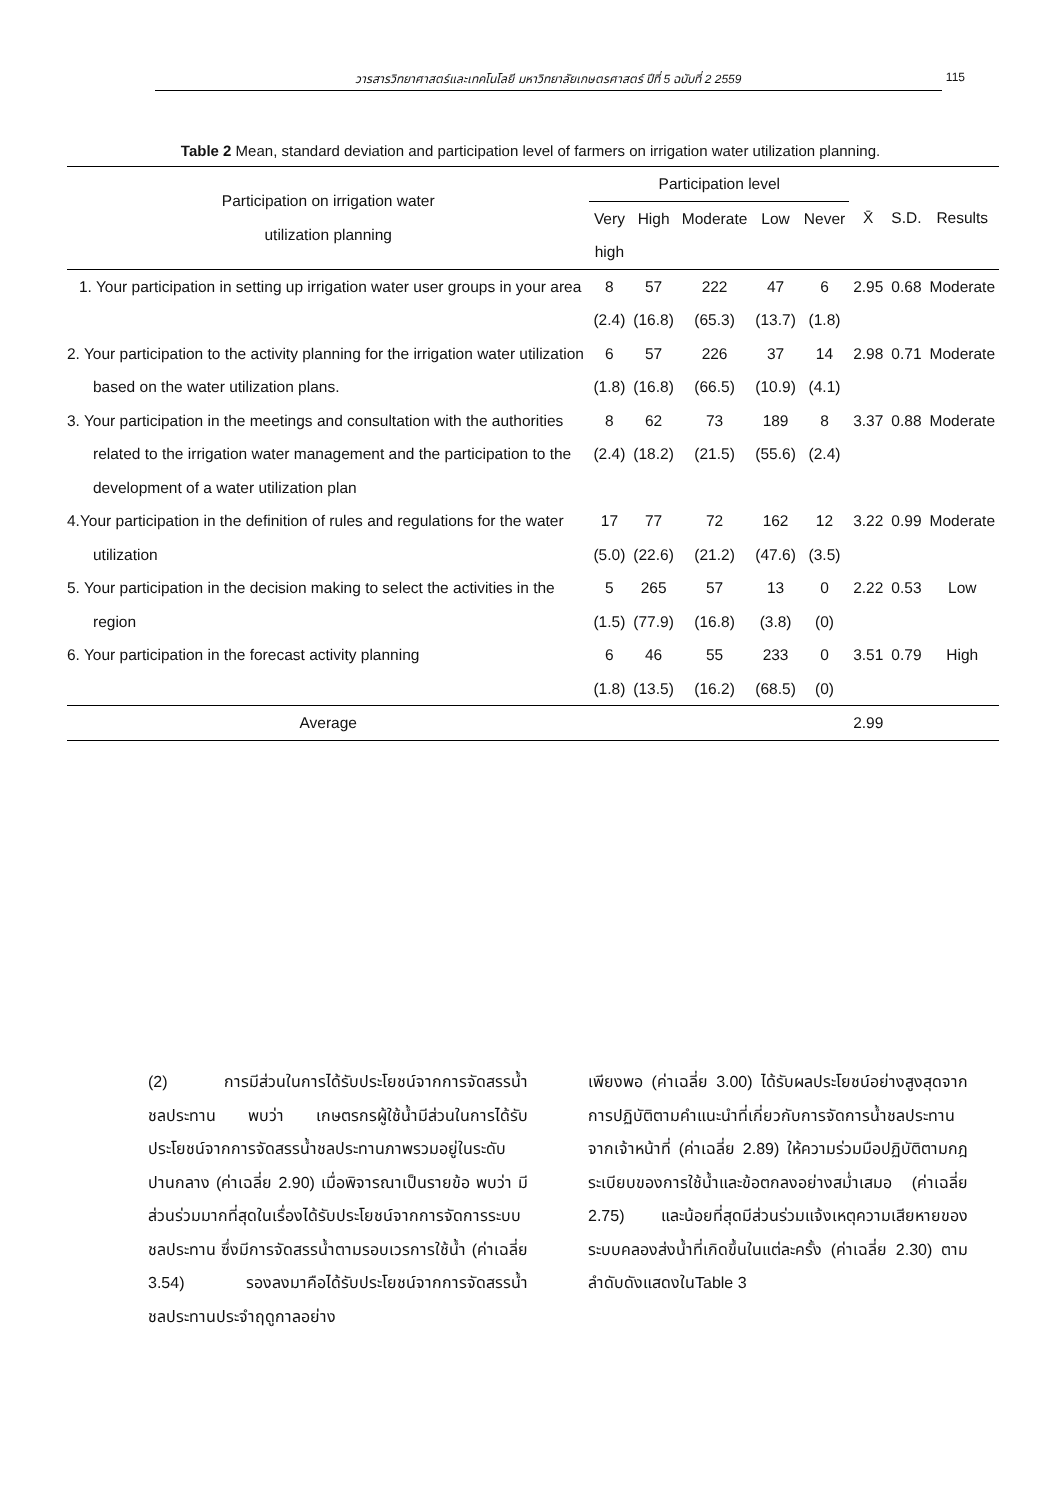วารสารวิทยาศาสตร์และเทคโนโลยี มหาวิทยาลัยเกษตรศาสตร์ ปีที่ 5 ฉบับที่ 2 2559 115
Table 2 Mean, standard deviation and participation level of farmers on irrigation water utilization planning.
| Participation on irrigation water utilization planning | Participation level | | | | | X̄ | S.D. | Results |
| --- | --- | --- | --- | --- | --- | --- | --- | --- |
| | Very high | High | Moderate | Low | Never | | | |
| 1. Your participation in setting up irrigation water user groups in your area | 8 (2.4) | 57 (16.8) | 222 (65.3) | 47 (13.7) | 6 (1.8) | 2.95 | 0.68 | Moderate |
| 2. Your participation to the activity planning for the irrigation water utilization based on the water utilization plans. | 6 (1.8) | 57 (16.8) | 226 (66.5) | 37 (10.9) | 14 (4.1) | 2.98 | 0.71 | Moderate |
| 3. Your participation in the meetings and consultation with the authorities related to the irrigation water management and the participation to the development of a water utilization plan | 8 (2.4) | 62 (18.2) | 73 (21.5) | 189 (55.6) | 8 (2.4) | 3.37 | 0.88 | Moderate |
| 4.Your participation in the definition of rules and regulations for the water utilization | 17 (5.0) | 77 (22.6) | 72 (21.2) | 162 (47.6) | 12 (3.5) | 3.22 | 0.99 | Moderate |
| 5. Your participation in the decision making to select the activities in the region | 5 (1.5) | 265 (77.9) | 57 (16.8) | 13 (3.8) | 0 (0) | 2.22 | 0.53 | Low |
| 6. Your participation in the forecast activity planning | 6 (1.8) | 46 (13.5) | 55 (16.2) | 233 (68.5) | 0 (0) | 3.51 | 0.79 | High |
| Average | | | | | | 2.99 | | |
(2) การมีส่วนในการได้รับประโยชน์จากการจัดสรรน้ำชลประทาน พบว่า เกษตรกรผู้ใช้น้ำมีส่วนในการได้รับประโยชน์จากการจัดสรรน้ำชลประทานภาพรวมอยู่ในระดับปานกลาง (ค่าเฉลี่ย 2.90) เมื่อพิจารณาเป็นรายข้อ พบว่า มีส่วนร่วมมากที่สุดในเรื่องได้รับประโยชน์จากการจัดการระบบชลประทาน ซึ่งมีการจัดสรรน้ำตามรอบเวรการใช้น้ำ (ค่าเฉลี่ย 3.54) รองลงมาคือได้รับประโยชน์จากการจัดสรรน้ำชลประทานประจำฤดูกาลอย่าง
เพียงพอ (ค่าเฉลี่ย 3.00) ได้รับผลประโยชน์อย่างสูงสุดจากการปฏิบัติตามคำแนะนำที่เกี่ยวกับการจัดการน้ำชลประทานจากเจ้าหน้าที่ (ค่าเฉลี่ย 2.89) ให้ความร่วมมือปฏิบัติตามกฎระเบียบของการใช้น้ำและข้อตกลงอย่างสม่ำเสมอ (ค่าเฉลี่ย 2.75) และน้อยที่สุดมีส่วนร่วมแจ้งเหตุความเสียหายของระบบคลองส่งน้ำที่เกิดขึ้นในแต่ละครั้ง (ค่าเฉลี่ย 2.30) ตามลำดับดังแสดงในTable 3